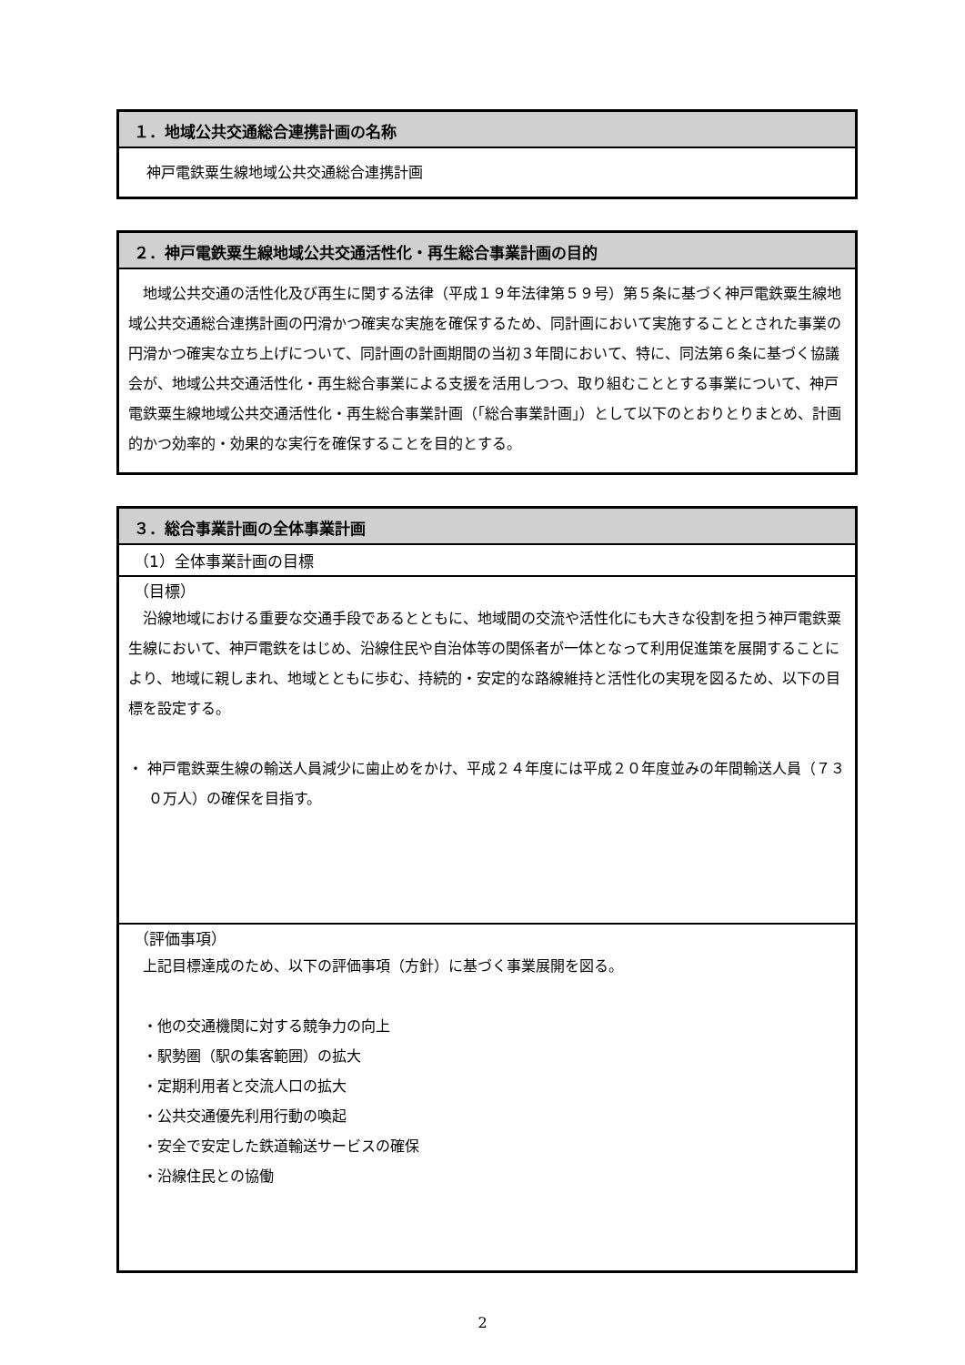１．地域公共交通総合連携計画の名称
神戸電鉄粟生線地域公共交通総合連携計画
２．神戸電鉄粟生線地域公共交通活性化・再生総合事業計画の目的
　地域公共交通の活性化及び再生に関する法律（平成１９年法律第５９号）第５条に基づく神戸電鉄粟生線地域公共交通総合連携計画の円滑かつ確実な実施を確保するため、同計画において実施することとされた事業の円滑かつ確実な立ち上げについて、同計画の計画期間の当初３年間において、特に、同法第６条に基づく協議会が、地域公共交通活性化・再生総合事業による支援を活用しつつ、取り組むこととする事業について、神戸電鉄粟生線地域公共交通活性化・再生総合事業計画（「総合事業計画」）として以下のとおりとりまとめ、計画的かつ効率的・効果的な実行を確保することを目的とする。
３．総合事業計画の全体事業計画
（1）全体事業計画の目標
（目標）
　沿線地域における重要な交通手段であるとともに、地域間の交流や活性化にも大きな役割を担う神戸電鉄粟生線において、神戸電鉄をはじめ、沿線住民や自治体等の関係者が一体となって利用促進策を展開することにより、地域に親しまれ、地域とともに歩む、持続的・安定的な路線維持と活性化の実現を図るため、以下の目標を設定する。
・ 神戸電鉄粟生線の輸送人員減少に歯止めをかけ、平成２４年度には平成２０年度並みの年間輸送人員（７３０万人）の確保を目指す。
（評価事項）
　上記目標達成のため、以下の評価事項（方針）に基づく事業展開を図る。
　・他の交通機関に対する競争力の向上
　・駅勢圏（駅の集客範囲）の拡大
　・定期利用者と交流人口の拡大
　・公共交通優先利用行動の喚起
　・安全で安定した鉄道輸送サービスの確保
　・沿線住民との協働
2